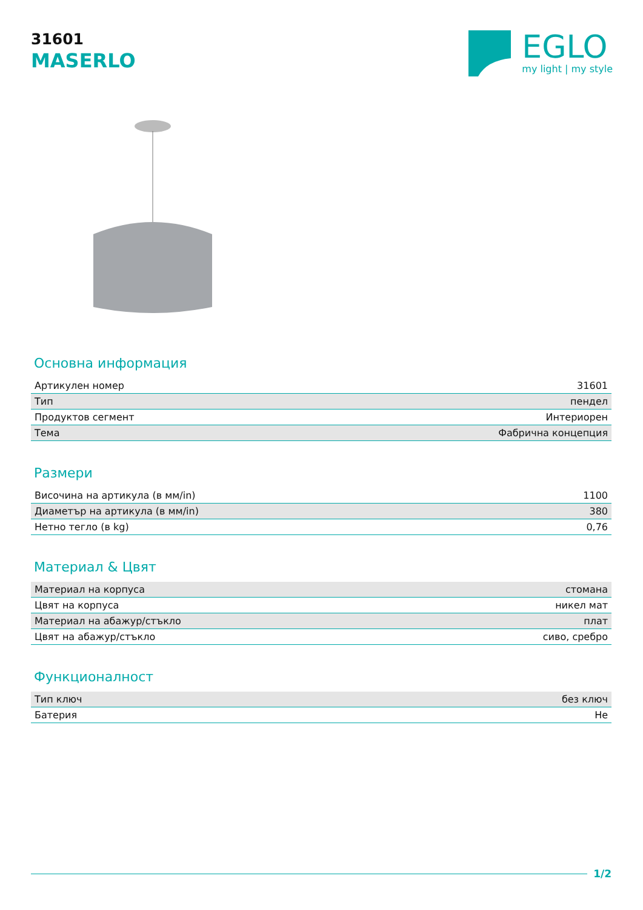31601
MASERLO
EGLO
my light | my style
Основна информация
| Артикулен номер | 31601 |
| Тип | пендел |
| Продуктов сегмент | Интериорен |
| Тема | Фабрична концепция |
Размери
| Височина на артикула (в мм/in) | 1100 |
| Диаметър на артикула (в мм/in) | 380 |
| Нетно тегло (в kg) | 0,76 |
Материал & Цвят
| Материал на корпуса | стомана |
| Цвят на корпуса | никел мат |
| Материал на абажур/стъкло | плат |
| Цвят на абажур/стъкло | сиво, сребро |
Функционалност
| Тип ключ | без ключ |
| Батерия | Не |
1/2